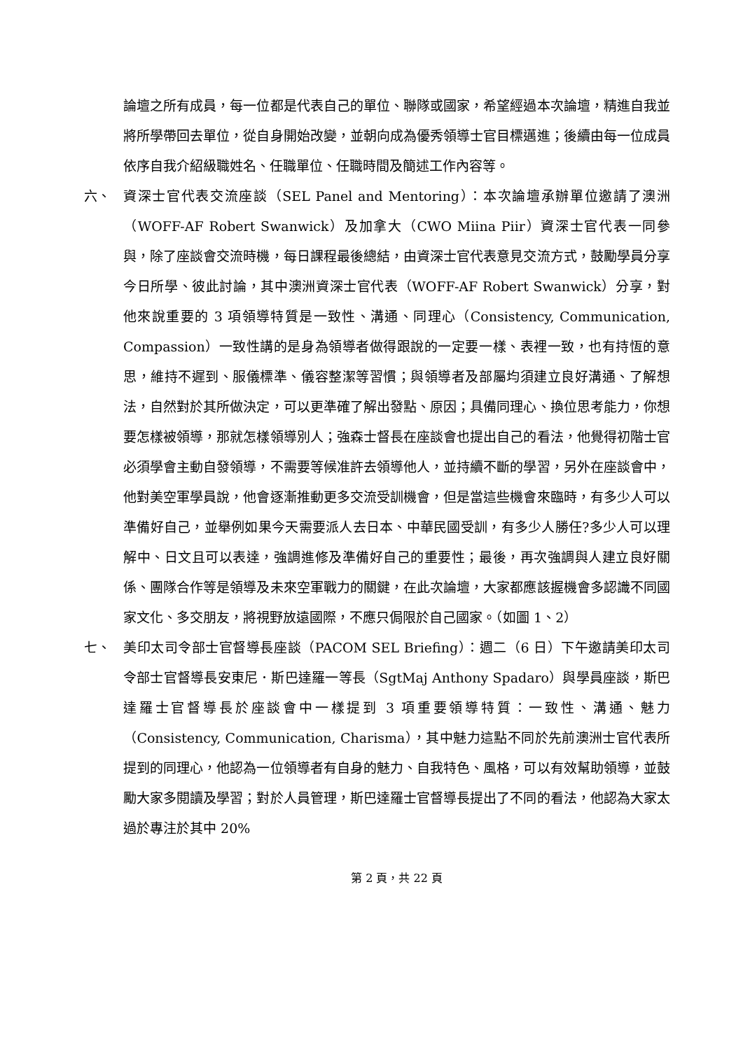論壇之所有成員，每一位都是代表自己的單位、聯隊或國家，希望經過本次論壇，精進自我並將所學帶回去單位，從自身開始改變，並朝向成為優秀領導士官目標邁進；後續由每一位成員依序自我介紹級職姓名、任職單位、任職時間及簡述工作內容等。
六、 資深士官代表交流座談（SEL Panel and Mentoring）：本次論壇承辦單位邀請了澳洲（WOFF-AF Robert Swanwick）及加拿大（CWO Miina Piir）資深士官代表一同參與，除了座談會交流時機，每日課程最後總結，由資深士官代表意見交流方式，鼓勵學員分享今日所學、彼此討論，其中澳洲資深士官代表（WOFF-AF Robert Swanwick）分享，對他來說重要的 3 項領導特質是一致性、溝通、同理心（Consistency, Communication, Compassion）一致性講的是身為領導者做得跟說的一定要一樣、表裡一致，也有持恆的意思，維持不遲到、服儀標準、儀容整潔等習慣；與領導者及部屬均須建立良好溝通、了解想法，自然對於其所做決定，可以更準確了解出發點、原因；具備同理心、換位思考能力，你想要怎樣被領導，那就怎樣領導別人；強森士督長在座談會也提出自己的看法，他覺得初階士官必須學會主動自發領導，不需要等候准許去領導他人，並持續不斷的學習，另外在座談會中，他對美空軍學員說，他會逐漸推動更多交流受訓機會，但是當這些機會來臨時，有多少人可以準備好自己，並舉例如果今天需要派人去日本、中華民國受訓，有多少人勝任?多少人可以理解中、日文且可以表達，強調進修及準備好自己的重要性；最後，再次強調與人建立良好關係、團隊合作等是領導及未來空軍戰力的關鍵，在此次論壇，大家都應該握機會多認識不同國家文化、多交朋友，將視野放遠國際，不應只侷限於自己國家。（如圖 1、2）
七、 美印太司令部士官督導長座談（PACOM SEL Briefing）：週二（6 日）下午邀請美印太司令部士官督導長安東尼．斯巴達羅一等長（SgtMaj Anthony Spadaro）與學員座談，斯巴達羅士官督導長於座談會中一樣提到 3 項重要領導特質：一致性、溝通、魅力（Consistency, Communication, Charisma），其中魅力這點不同於先前澳洲士官代表所提到的同理心，他認為一位領導者有自身的魅力、自我特色、風格，可以有效幫助領導，並鼓勵大家多閱讀及學習；對於人員管理，斯巴達羅士官督導長提出了不同的看法，他認為大家太過於專注於其中 20%
第 2 頁，共 22 頁